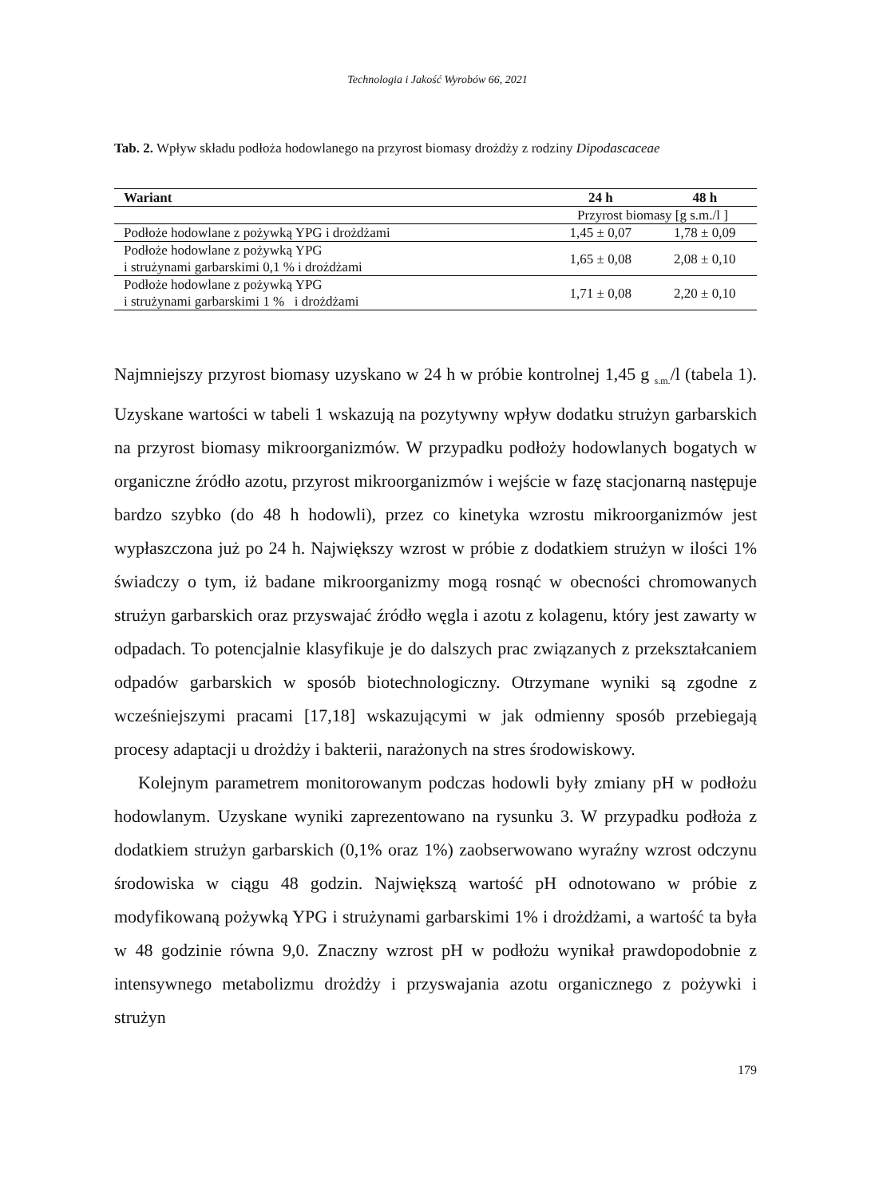Technologia i Jakość Wyrobów 66, 2021
Tab. 2. Wpływ składu podłoża hodowlanego na przyrost biomasy drożdży z rodziny Dipodascaceae
| Wariant | 24 h | 48 h |
| --- | --- | --- |
| | Przyrost biomasy [g s.m./l ] | |
| Podłoże hodowlane z pożywką YPG i drożdżami | 1,45 ± 0,07 | 1,78 ± 0,09 |
| Podłoże hodowlane z pożywką YPG i strużynami garbarskimi 0,1 % i drożdżami | 1,65 ± 0,08 | 2,08 ± 0,10 |
| Podłoże hodowlane z pożywką YPG i strużynami garbarskimi 1 % i drożdżami | 1,71 ± 0,08 | 2,20 ± 0,10 |
Najmniejszy przyrost biomasy uzyskano w 24 h w próbie kontrolnej 1,45 g <sub>s.m.</sub>/l (tabela 1). Uzyskane wartości w tabeli 1 wskazują na pozytywny wpływ dodatku strużyn garbarskich na przyrost biomasy mikroorganizmów. W przypadku podłoży hodowlanych bogatych w organiczne źródło azotu, przyrost mikroorganizmów i wejście w fazę stacjonarną następuje bardzo szybko (do 48 h hodowli), przez co kinetyka wzrostu mikroorganizmów jest wypłaszczona już po 24 h. Największy wzrost w próbie z dodatkiem strużyn w ilości 1% świadczy o tym, iż badane mikroorganizmy mogą rosnąć w obecności chromowanych strużyn garbarskich oraz przyswajać źródło węgla i azotu z kolagenu, który jest zawarty w odpadach. To potencjalnie klasyfikuje je do dalszych prac związanych z przekształcaniem odpadów garbarskich w sposób biotechnologiczny. Otrzymane wyniki są zgodne z wcześniejszymi pracami [17,18] wskazującymi w jak odmienny sposób przebiegają procesy adaptacji u drożdży i bakterii, narażonych na stres środowiskowy.
Kolejnym parametrem monitorowanym podczas hodowli były zmiany pH w podłożu hodowlanym. Uzyskane wyniki zaprezentowano na rysunku 3. W przypadku podłoża z dodatkiem strużyn garbarskich (0,1% oraz 1%) zaobserwowano wyraźny wzrost odczynu środowiska w ciągu 48 godzin. Największą wartość pH odnotowano w próbie z modyfikowaną pożywką YPG i strużynami garbarskimi 1% i drożdżami, a wartość ta była w 48 godzinie równa 9,0. Znaczny wzrost pH w podłożu wynikał prawdopodobnie z intensywnego metabolizmu drożdży i przyswajania azotu organicznego z pożywki i strużyn
179